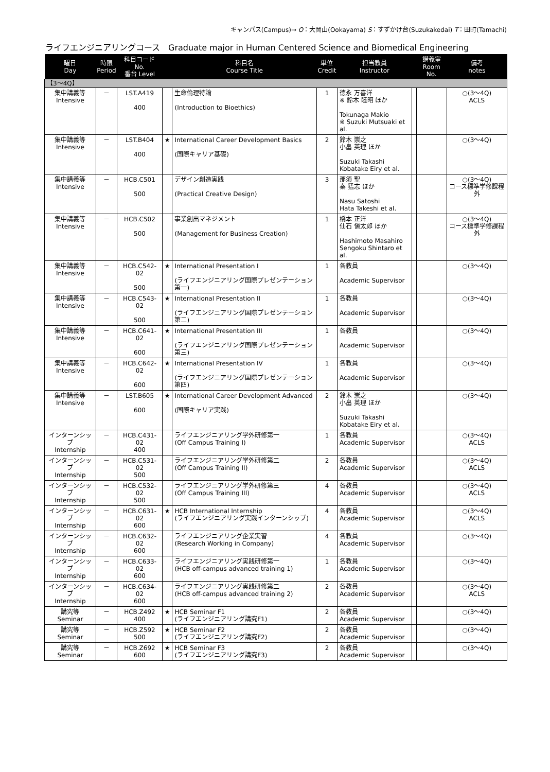キャンパス(Campus)→ O：大岡山(Ookayama) S：すずかけ台(Suzukakedai) T：田町(Tamachi)
ライフエンジニアリングコース　Graduate major in Human Centered Science and Biomedical Engineering
| 曜日 Day | 時限 Period | 科目コード No. 番台 Level | | 科目名 Course Title | 単位 Credit | 担当教員 Instructor | | 講義室 Room No. | 備考 notes |
| --- | --- | --- | --- | --- | --- | --- | --- | --- | --- |
| 【3～4Q】 | | | | | | | | | |
| 集中講義等 Intensive | － | LST.A419 400 | | 生命倫理特論 (Introduction to Bioethics) | 1 | 徳永 万喜洋 ※ 鈴木 睦昭 ほか Tokunaga Makio ※ Suzuki Mutsuaki et al. | | | ○(3～4Q) ACLS |
| 集中講義等 Intensive | － | LST.B404 400 | ★ | International Career Development Basics (国際キャリア基礎) | 2 | 鈴木 崇之 小畠 英理 ほか Suzuki Takashi Kobatake Eiry et al. | | | ○(3～4Q) |
| 集中講義等 Intensive | － | HCB.C501 500 | | デザイン創造実践 (Practical Creative Design) | 3 | 那須 聖 秦 猛志 ほか Nasu Satoshi Hata Takeshi et al. | | | ○(3～4Q) コース標準学修課程外 |
| 集中講義等 Intensive | － | HCB.C502 500 | | 事業創出マネジメント (Management for Business Creation) | 1 | 橋本 正洋 仙石 愼太郎 ほか Hashimoto Masahiro Sengoku Shintaro et al. | | | ○(3～4Q) コース標準学修課程外 |
| 集中講義等 Intensive | － | HCB.C542-02 500 | ★ | International Presentation I (ライフエンジニアリング国際プレゼンテーション第一) | 1 | 各教員 Academic Supervisor | | | ○(3～4Q) |
| 集中講義等 Intensive | － | HCB.C543-02 500 | ★ | International Presentation II (ライフエンジニアリング国際プレゼンテーション第二) | 1 | 各教員 Academic Supervisor | | | ○(3～4Q) |
| 集中講義等 Intensive | － | HCB.C641-02 600 | ★ | International Presentation III (ライフエンジニアリング国際プレゼンテーション第三) | 1 | 各教員 Academic Supervisor | | | ○(3～4Q) |
| 集中講義等 Intensive | － | HCB.C642-02 600 | ★ | International Presentation IV (ライフエンジニアリング国際プレゼンテーション第四) | 1 | 各教員 Academic Supervisor | | | ○(3～4Q) |
| 集中講義等 Intensive | － | LST.B605 600 | ★ | International Career Development Advanced (国際キャリア実践) | 2 | 鈴木 崇之 小畠 英理 ほか Suzuki Takashi Kobatake Eiry et al. | | | ○(3～4Q) |
| インターンシップ Internship | － | HCB.C431-02 400 | | ライフエンジニアリング学外研修第一 (Off Campus Training I) | 1 | 各教員 Academic Supervisor | | | ○(3～4Q) ACLS |
| インターンシップ Internship | － | HCB.C531-02 500 | | ライフエンジニアリング学外研修第二 (Off Campus Training II) | 2 | 各教員 Academic Supervisor | | | ○(3～4Q) ACLS |
| インターンシップ Internship | － | HCB.C532-02 500 | | ライフエンジニアリング学外研修第三 (Off Campus Training III) | 4 | 各教員 Academic Supervisor | | | ○(3～4Q) ACLS |
| インターンシップ Internship | － | HCB.C631-02 600 | ★ | HCB International Internship (ライフエンジニアリング実践インターンシップ) | 4 | 各教員 Academic Supervisor | | | ○(3～4Q) ACLS |
| インターンシップ Internship | － | HCB.C632-02 600 | | ライフエンジニアリング企業実習 (Research Working in Company) | 4 | 各教員 Academic Supervisor | | | ○(3～4Q) |
| インターンシップ Internship | － | HCB.C633-02 600 | | ライフエンジニアリング実践研修第一 (HCB off-campus advanced training 1) | 1 | 各教員 Academic Supervisor | | | ○(3～4Q) |
| インターンシップ Internship | － | HCB.C634-02 600 | | ライフエンジニアリング実践研修第二 (HCB off-campus advanced training 2) | 2 | 各教員 Academic Supervisor | | | ○(3～4Q) ACLS |
| 講究等 Seminar | － | HCB.Z492 400 | ★ | HCB Seminar F1 (ライフエンジニアリング講究F1) | 2 | 各教員 Academic Supervisor | | | ○(3～4Q) |
| 講究等 Seminar | － | HCB.Z592 500 | ★ | HCB Seminar F2 (ライフエンジニアリング講究F2) | 2 | 各教員 Academic Supervisor | | | ○(3～4Q) |
| 講究等 Seminar | － | HCB.Z692 600 | ★ | HCB Seminar F3 (ライフエンジニアリング講究F3) | 2 | 各教員 Academic Supervisor | | | ○(3～4Q) |